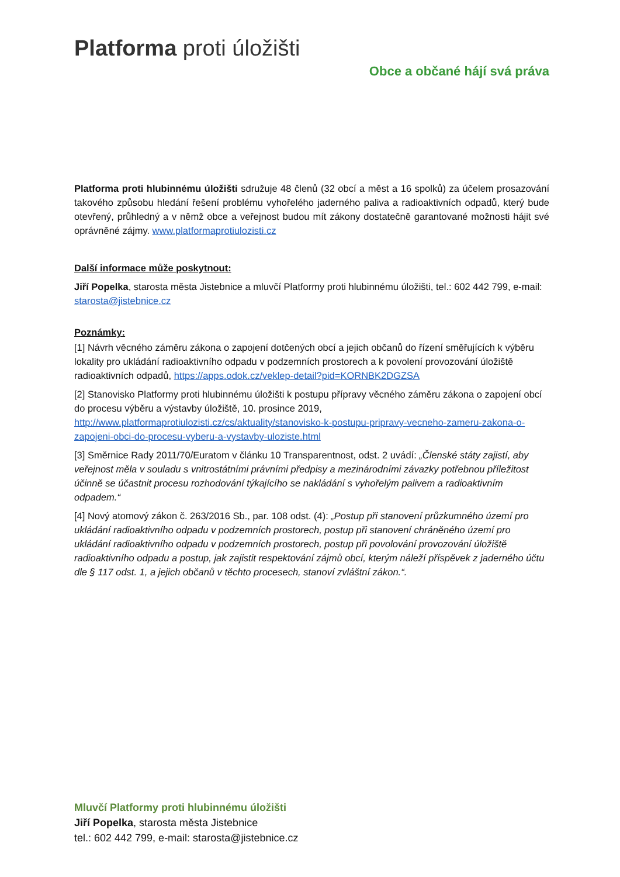Platforma proti úložišti
Obce a občané hájí svá práva
Platforma proti hlubinnému úložišti sdružuje 48 členů (32 obcí a měst a 16 spolků) za účelem prosazování takového způsobu hledání řešení problému vyhořelého jaderného paliva a radioaktivních odpadů, který bude otevřený, průhledný a v němž obce a veřejnost budou mít zákony dostatečně garantované možnosti hájit své oprávněné zájmy. www.platformaprotiulozisti.cz
Další informace může poskytnout:
Jiří Popelka, starosta města Jistebnice a mluvčí Platformy proti hlubinnému úložišti, tel.: 602 442 799, e-mail: starosta@jistebnice.cz
Poznámky:
[1] Návrh věcného záměru zákona o zapojení dotčených obcí a jejich občanů do řízení směřujících k výběru lokality pro ukládání radioaktivního odpadu v podzemních prostorech a k povolení provozování úložiště radioaktivních odpadů, https://apps.odok.cz/veklep-detail?pid=KORNBK2DGZSA
[2] Stanovisko Platformy proti hlubinnému úložišti k postupu přípravy věcného záměru zákona o zapojení obcí do procesu výběru a výstavby úložiště, 10. prosince 2019, http://www.platformaprotiulozisti.cz/cs/aktuality/stanovisko-k-postupu-pripravy-vecneho-zameru-zakona-o-zapojeni-obci-do-procesu-vyberu-a-vystavby-uloziste.html
[3] Směrnice Rady 2011/70/Euratom v článku 10 Transparentnost, odst. 2 uvádí: „Členské státy zajistí, aby veřejnost měla v souladu s vnitrostátními právními předpisy a mezinárodními závazky potřebnou příležitost účinně se účastnit procesu rozhodování týkajícího se nakládání s vyhořelým palivem a radioaktivním odpadem.“
[4] Nový atomový zákon č. 263/2016 Sb., par. 108 odst. (4): „Postup při stanovení průzkumného území pro ukládání radioaktivního odpadu v podzemních prostorech, postup při stanovení chráněného území pro ukládání radioaktivního odpadu v podzemních prostorech, postup při povolování provozování úložiště radioaktivního odpadu a postup, jak zajistit respektování zájmů obcí, kterým náleží příspěvek z jaderného účtu dle § 117 odst. 1, a jejich občanů v těchto procesech, stanoví zvláštní zákon.“.
Mluvčí Platformy proti hlubinnému úložišti
Jiří Popelka, starosta města Jistebnice
tel.: 602 442 799, e-mail: starosta@jistebnice.cz